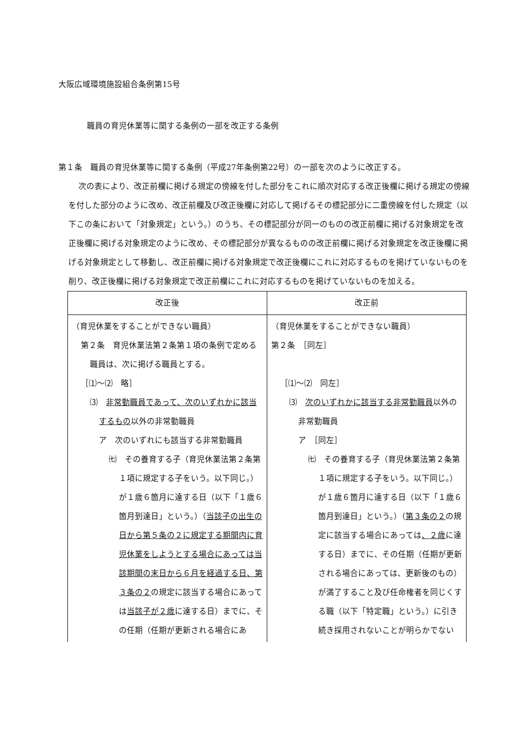大阪広域環境施設組合条例第15号
職員の育児休業等に関する条例の一部を改正する条例
第１条　職員の育児休業等に関する条例（平成27年条例第22号）の一部を次のように改正する。
次の表により、改正前欄に掲げる規定の傍線を付した部分をこれに順次対応する改正後欄に掲げる規定の傍線を付した部分のように改め、改正前欄及び改正後欄に対応して掲げるその標記部分に二重傍線を付した規定（以下この条において「対象規定」という。）のうち、その標記部分が同一のものの改正前欄に掲げる対象規定を改正後欄に掲げる対象規定のように改め、その標記部分が異なるものの改正前欄に掲げる対象規定を改正後欄に掲げる対象規定として移動し、改正前欄に掲げる対象規定で改正後欄にこれに対応するものを掲げていないものを削り、改正後欄に掲げる対象規定で改正前欄にこれに対応するものを掲げていないものを加える。
| 改正後 | 改正前 |
| --- | --- |
| （育児休業をすることができない職員） 第２条 育児休業法第２条第１項の条例で定める職員は、次に掲げる職員とする。 ［⑴～⑵ 略］ ⑶ 非常勤職員であって、次のいずれかに該当するもの 以外の非常勤職員 ア 次のいずれにも該当する非常勤職員 ㈦ その養育する子（育児休業法第２条第１項に規定する子をいう。以下同じ。）が１歳６箇月に達する日（以下「１歳６箇月到達日」という。）（ 当該子の出生の日から第５条の２に規定する期間内に育児休業をしようとする場合にあっては当該期間の末日から６月を経過する日、第３条の２ の規定に該当する場合にあっては 当該子が２歳 に達する日）までに、その任期（任期が更新される場合にあ | （育児休業をすることができない職員） 第２条 ［同左］ ［⑴～⑵ 同左］ ⑶ 次のいずれかに該当する非常勤職員 以外の非常勤職員 ア ［同左］ ㈦ その養育する子（育児休業法第２条第１項に規定する子をいう。以下同じ。）が１歳６箇月に達する日（以下「１歳６箇月到達日」という。）（ 第３条の２ の規定に該当する場合にあっては 、２歳 に達する日）までに、その任期（任期が更新される場合にあっては、更新後のもの）が満了すること及び任命権者を同じくする職（以下「特定職」という。）に引き続き採用されないことが明らかでない |